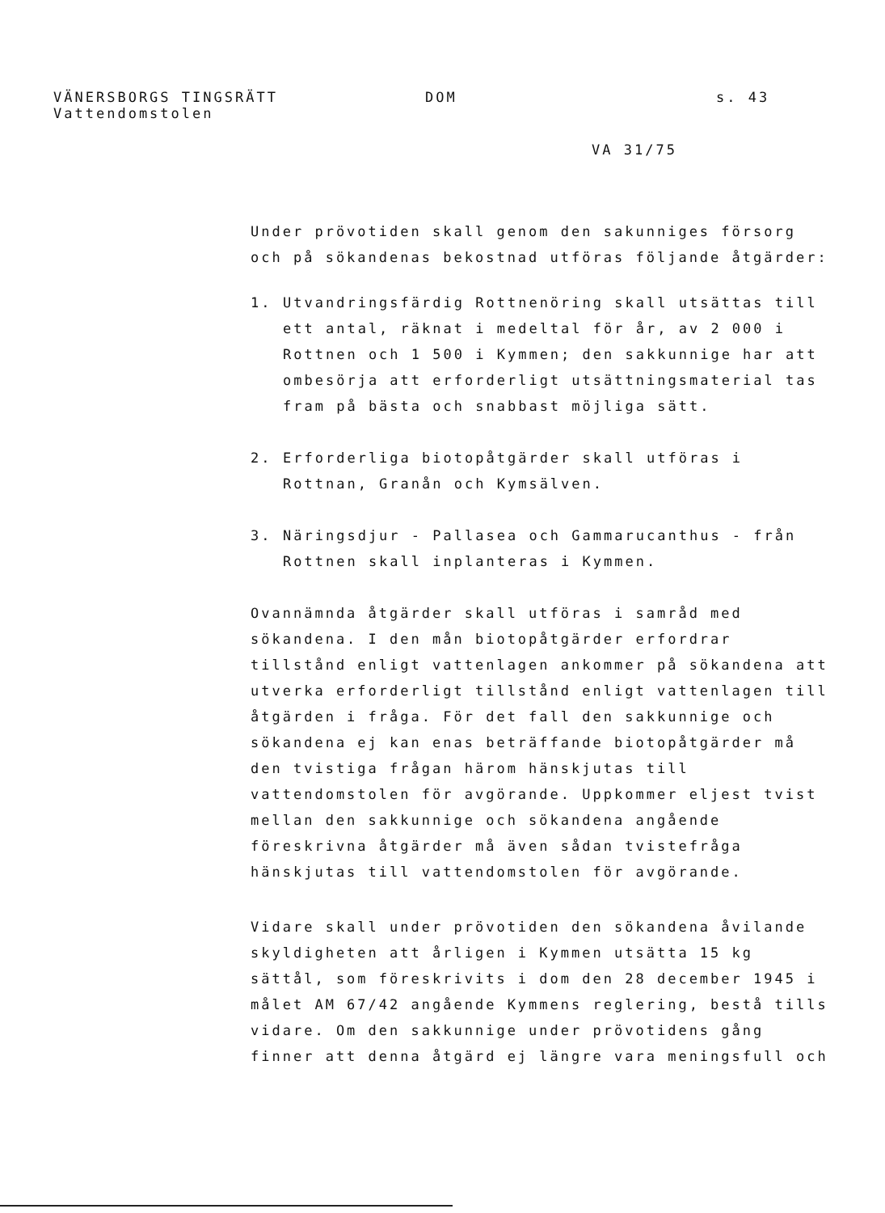VÄNERSBORGS TINGSRÄTT
Vattendomstolen
DOM s. 43
VA 31/75
Under prövotiden skall genom den sakunniges försorg och på sökandenas bekostnad utföras följande åtgärder:
1. Utvandringsfärdig Rottnenöring skall utsättas till ett antal, räknat i medeltal för år, av 2 000 i Rottnen och 1 500 i Kymmen; den sakkunnige har att ombesörja att erforderligt utsättningsmaterial tas fram på bästa och snabbast möjliga sätt.
2. Erforderliga biotopåtgärder skall utföras i Rottnan, Granån och Kymsälven.
3. Näringsdjur - Pallasea och Gammarucanthus - från Rottnen skall inplanteras i Kymmen.
Ovannämnda åtgärder skall utföras i samråd med sökandena. I den mån biotopåtgärder erfordrar tillstånd enligt vattenlagen ankommer på sökandena att utverka erforderligt tillstånd enligt vattenlagen till åtgärden i fråga. För det fall den sakkunnige och sökandena ej kan enas beträffande biotopåtgärder må den tvistiga frågan härom hänskjutas till vattendomstolen för avgörande. Uppkommer eljest tvist mellan den sakkunnige och sökandena angående föreskrivna åtgärder må även sådan tvistefråga hänskjutas till vattendomstolen för avgörande.
Vidare skall under prövotiden den sökandena åvilande skyldigheten att årligen i Kymmen utsätta 15 kg sättål, som föreskrivits i dom den 28 december 1945 i målet AM 67/42 angående Kymmens reglering, bestå tills vidare. Om den sakkunnige under prövotidens gång finner att denna åtgärd ej längre vara meningsfull och